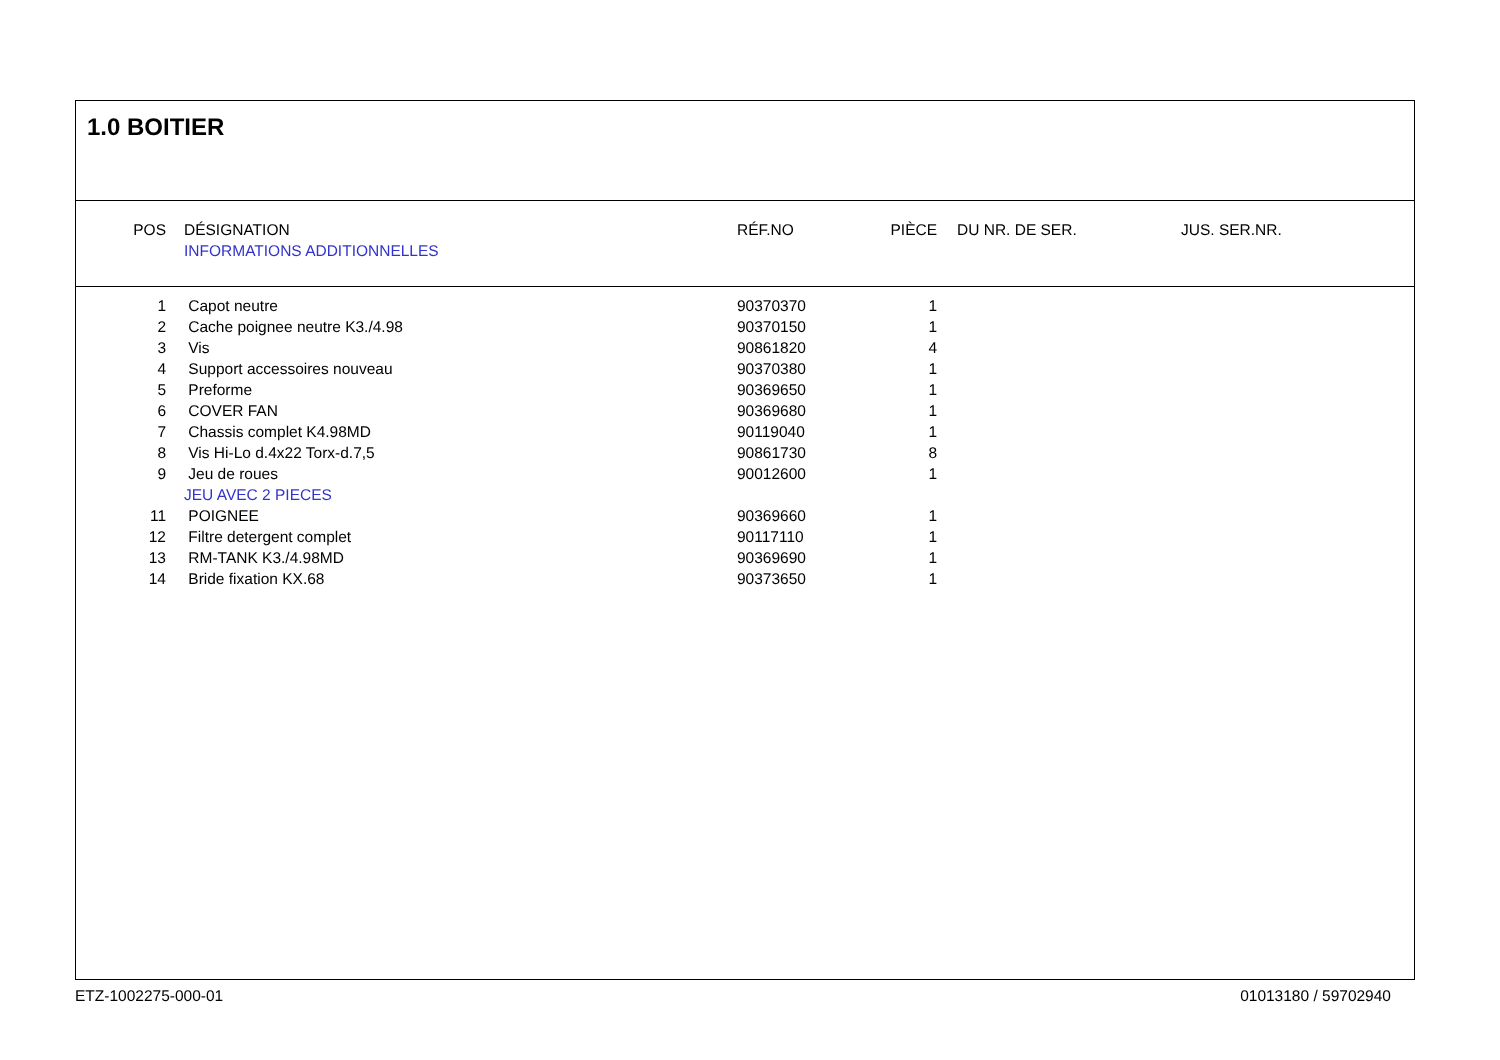1.0 BOITIER
| POS | DÉSIGNATION | RÉF.NO | PIÈCE | DU NR. DE SER. | JUS. SER.NR. |
| --- | --- | --- | --- | --- | --- |
| | INFORMATIONS ADDITIONNELLES | | | | |
| 1 | Capot neutre | 90370370 | 1 | | |
| 2 | Cache poignee neutre K3./4.98 | 90370150 | 1 | | |
| 3 | Vis | 90861820 | 4 | | |
| 4 | Support accessoires nouveau | 90370380 | 1 | | |
| 5 | Preforme | 90369650 | 1 | | |
| 6 | COVER FAN | 90369680 | 1 | | |
| 7 | Chassis complet K4.98MD | 90119040 | 1 | | |
| 8 | Vis Hi-Lo d.4x22 Torx-d.7,5 | 90861730 | 8 | | |
| 9 | Jeu de roues | 90012600 | 1 | | |
| | JEU AVEC 2 PIECES | | | | |
| 11 | POIGNEE | 90369660 | 1 | | |
| 12 | Filtre detergent complet | 90117110 | 1 | | |
| 13 | RM-TANK K3./4.98MD | 90369690 | 1 | | |
| 14 | Bride fixation KX.68 | 90373650 | 1 | | |
ETZ-1002275-000-01 01013180 / 59702940